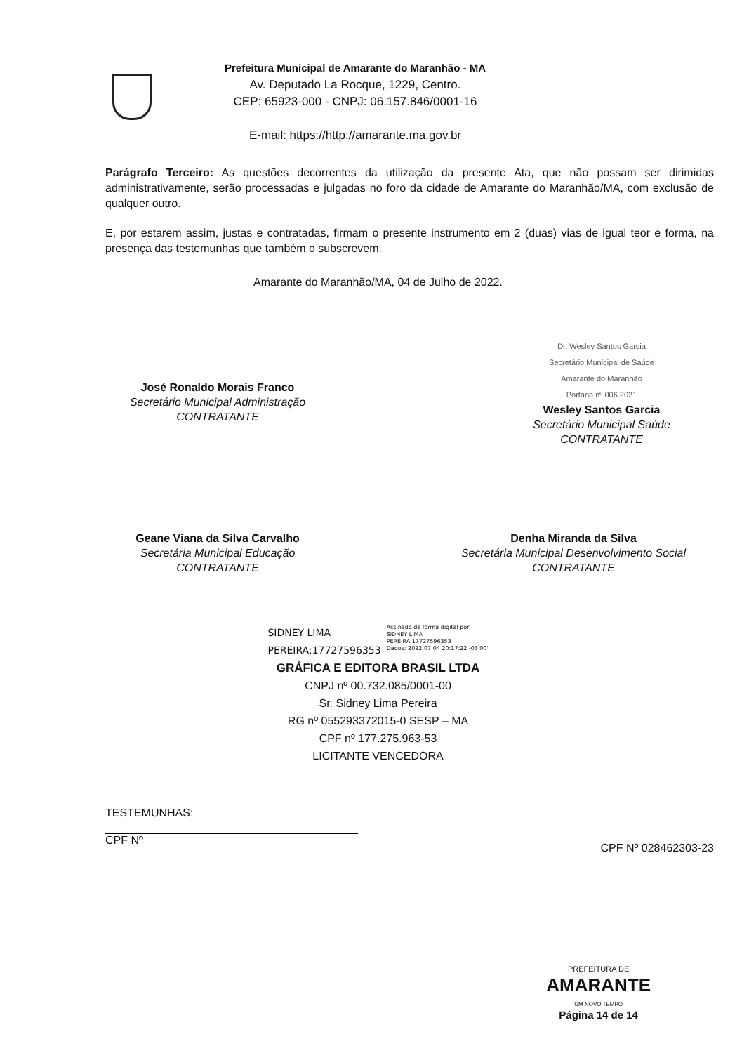Prefeitura Municipal de Amarante do Maranhão - MA
Av. Deputado La Rocque, 1229, Centro.
CEP: 65923-000 - CNPJ: 06.157.846/0001-16
E-mail: https://http://amarante.ma.gov.br
Parágrafo Terceiro: As questões decorrentes da utilização da presente Ata, que não possam ser dirimidas administrativamente, serão processadas e julgadas no foro da cidade de Amarante do Maranhão/MA, com exclusão de qualquer outro.
E, por estarem assim, justas e contratadas, firmam o presente instrumento em 2 (duas) vias de igual teor e forma, na presença das testemunhas que também o subscrevem.
Amarante do Maranhão/MA, 04 de Julho de 2022.
José Ronaldo Morais Franco
Secretário Municipal Administração
CONTRATANTE
Dr. Wesley Santos Garcia
Secretário Municipal de Saúde
Amarante do Maranhão
Portaria nº 006.2021
Wesley Santos Garcia
Secretário Municipal Saúde
CONTRATANTE
Geane Viana da Silva Carvalho
Secretária Municipal Educação
CONTRATANTE
Denha Miranda da Silva
Secretária Municipal Desenvolvimento Social
CONTRATANTE
SIDNEY LIMA
PEREIRA:17727596353
Assinado de forma digital por
SIDNEY LIMA
PEREIRA:17727596353
Dados: 2022.07.04 20:17:22 -03'00'
GRÁFICA E EDITORA BRASIL LTDA
CNPJ nº 00.732.085/0001-00
Sr. Sidney Lima Pereira
RG nº 055293372015-0 SESP – MA
CPF nº 177.275.963-53
LICITANTE VENCEDORA
TESTEMUNHAS:
CPF Nº
CPF Nº 028462303-23
PREFEITURA DE
AMARANTE
UM NOVO TEMPO
Página 14 de 14